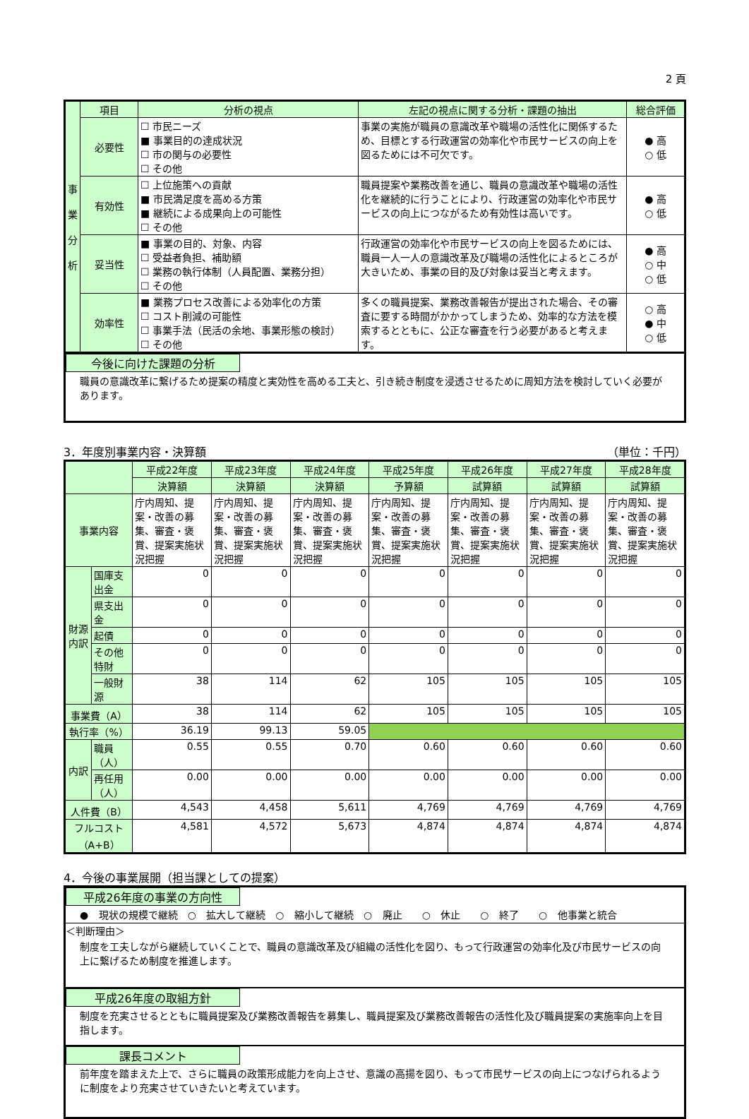2 頁
| 事 業 分 析 | 項目 | 分析の視点 | 左記の視点に関する分析・課題の抽出 | 総合評価 |
| | 必要性 | ☐ 市民ニーズ ■ 事業目的の達成状況 ☐ 市の関与の必要性 ☐ その他 | 事業の実施が職員の意識改革や職場の活性化に関係するため、目標とする行政運営の効率化や市民サービスの向上を図るためには不可欠です。 | ● 高 ○ 低 |
| | 有効性 | ☐ 上位施策への貢献 ■ 市民満足度を高める方策 ■ 継続による成果向上の可能性 ☐ その他 | 職員提案や業務改善を通じ、職員の意識改革や職場の活性化を継続的に行うことにより、行政運営の効率化や市民サービスの向上につながるため有効性は高いです。 | ● 高 ○ 低 |
| | 妥当性 | ■ 事業の目的、対象、内容 ☐ 受益者負担、補助額 ☐ 業務の執行体制（人員配置、業務分担） ☐ その他 | 行政運営の効率化や市民サービスの向上を図るためには、職員一人一人の意識改革及び職場の活性化によるところが大きいため、事業の目的及び対象は妥当と考えます。 | ● 高 ○ 中 ○ 低 |
| | 効率性 | ■ 業務プロセス改善による効率化の方策 ☐ コスト削減の可能性 ☐ 事業手法（民活の余地、事業形態の検討） ☐ その他 | 多くの職員提案、業務改善報告が提出された場合、その審査に要する時間がかかってしまうため、効率的な方法を模索するとともに、公正な審査を行う必要があると考えます。 | ○ 高 ● 中 ○ 低 |
今後に向けた課題の分析
職員の意識改革に繋げるため提案の精度と実効性を高める工夫と、引き続き制度を浸透させるために周知方法を検討していく必要があります。
3．年度別事業内容・決算額 （単位：千円）
| | | 平成22年度 | 平成23年度 | 平成24年度 | 平成25年度 | 平成26年度 | 平成27年度 | 平成28年度 |
| --- | --- | --- | --- | --- | --- | --- | --- | --- |
| | | 決算額 | 決算額 | 決算額 | 予算額 | 試算額 | 試算額 | 試算額 |
| 事業内容 | | 庁内周知、提案・改善の募集、審査・褒賞、提案実施状況把握 | 庁内周知、提案・改善の募集、審査・褒賞、提案実施状況把握 | 庁内周知、提案・改善の募集、審査・褒賞、提案実施状況把握 | 庁内周知、提案・改善の募集、審査・褒賞、提案実施状況把握 | 庁内周知、提案・改善の募集、審査・褒賞、提案実施状況把握 | 庁内周知、提案・改善の募集、審査・褒賞、提案実施状況把握 | 庁内周知、提案・改善の募集、審査・褒賞、提案実施状況把握 |
| 財源内訳 | 国庫支出金 | 0 | 0 | 0 | 0 | 0 | 0 | 0 |
| | 県支出金 | 0 | 0 | 0 | 0 | 0 | 0 | 0 |
| | 起債 | 0 | 0 | 0 | 0 | 0 | 0 | 0 |
| | その他 特財 | 0 | 0 | 0 | 0 | 0 | 0 | 0 |
| | 一般財源 | 38 | 114 | 62 | 105 | 105 | 105 | 105 |
| 事業費（A） | | 38 | 114 | 62 | 105 | 105 | 105 | 105 |
| 執行率（%） | | 36.19 | 99.13 | 59.05 | | | | |
| 内訳 | 職員（人） | 0.55 | 0.55 | 0.70 | 0.60 | 0.60 | 0.60 | 0.60 |
| | 再任用（人） | 0.00 | 0.00 | 0.00 | 0.00 | 0.00 | 0.00 | 0.00 |
| 人件費（B） | | 4,543 | 4,458 | 5,611 | 4,769 | 4,769 | 4,769 | 4,769 |
| フルコスト（A+B） | | 4,581 | 4,572 | 5,673 | 4,874 | 4,874 | 4,874 | 4,874 |
4．今後の事業展開（担当課としての提案）
平成26年度の事業の方向性
● 現状の規模で継続　○ 拡大して継続　○ 縮小して継続　○ 廃止　　○ 休止　　○ 終了　　○ 他事業と統合
＜判断理由＞
制度を工夫しながら継続していくことで、職員の意識改革及び組織の活性化を図り、もって行政運営の効率化及び市民サービスの向上に繋げるため制度を推進します。
平成26年度の取組方針
制度を充実させるとともに職員提案及び業務改善報告を募集し、職員提案及び業務改善報告の活性化及び職員提案の実施率向上を目指します。
課長コメント
前年度を踏まえた上で、さらに職員の政策形成能力を向上させ、意識の高揚を図り、もって市民サービスの向上につなげられるように制度をより充実させていきたいと考えています。